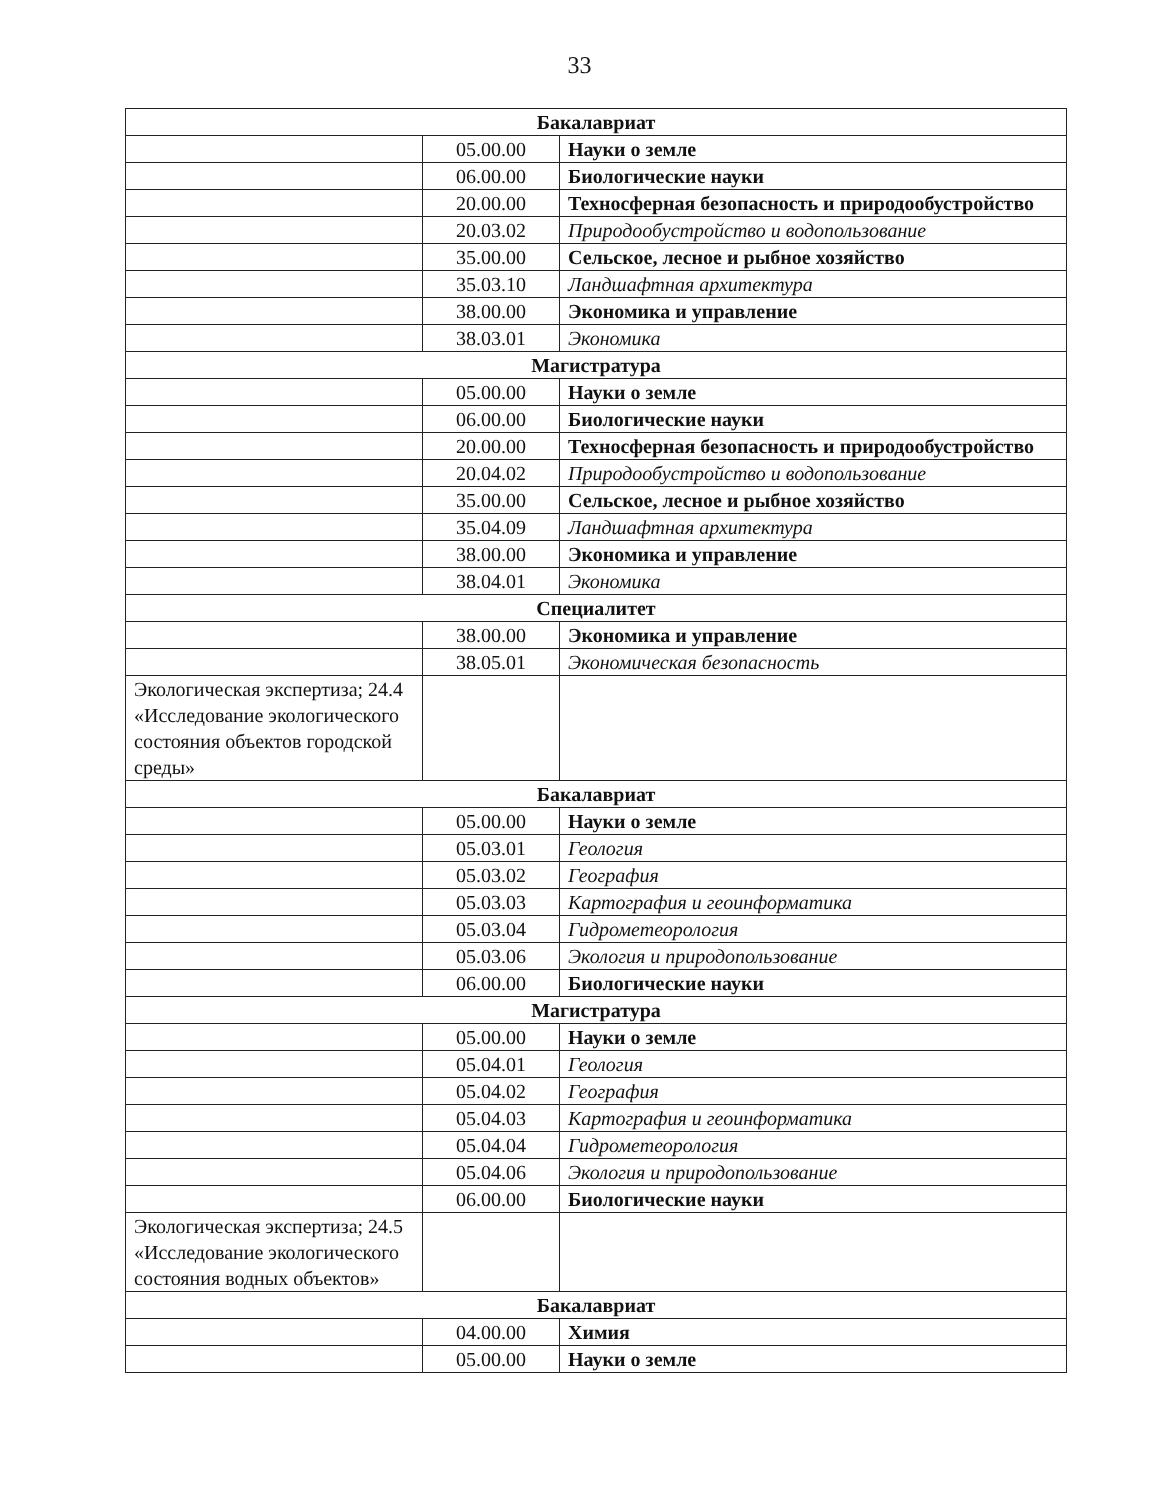33
| Бакалавриат | | |
| | 05.00.00 | Науки о земле |
| | 06.00.00 | Биологические науки |
| | 20.00.00 | Техносферная безопасность и природообустройство |
| | 20.03.02 | Природообустройство и водопользование |
| | 35.00.00 | Сельское, лесное и рыбное хозяйство |
| | 35.03.10 | Ландшафтная архитектура |
| | 38.00.00 | Экономика и управление |
| | 38.03.01 | Экономика |
| Магистратура | | |
| | 05.00.00 | Науки о земле |
| | 06.00.00 | Биологические науки |
| | 20.00.00 | Техносферная безопасность и природообустройство |
| | 20.04.02 | Природообустройство и водопользование |
| | 35.00.00 | Сельское, лесное и рыбное хозяйство |
| | 35.04.09 | Ландшафтная архитектура |
| | 38.00.00 | Экономика и управление |
| | 38.04.01 | Экономика |
| Специалитет | | |
| | 38.00.00 | Экономика и управление |
| | 38.05.01 | Экономическая безопасность |
| Экологическая экспертиза; 24.4 «Исследование экологического состояния объектов городской среды» | | |
| Бакалавриат | | |
| | 05.00.00 | Науки о земле |
| | 05.03.01 | Геология |
| | 05.03.02 | География |
| | 05.03.03 | Картография и геоинформатика |
| | 05.03.04 | Гидрометеорология |
| | 05.03.06 | Экология и природопользование |
| | 06.00.00 | Биологические науки |
| Магистратура | | |
| | 05.00.00 | Науки о земле |
| | 05.04.01 | Геология |
| | 05.04.02 | География |
| | 05.04.03 | Картография и геоинформатика |
| | 05.04.04 | Гидрометеорология |
| | 05.04.06 | Экология и природопользование |
| | 06.00.00 | Биологические науки |
| Экологическая экспертиза; 24.5 «Исследование экологического состояния водных объектов» | | |
| Бакалавриат | | |
| | 04.00.00 | Химия |
| | 05.00.00 | Науки о земле |